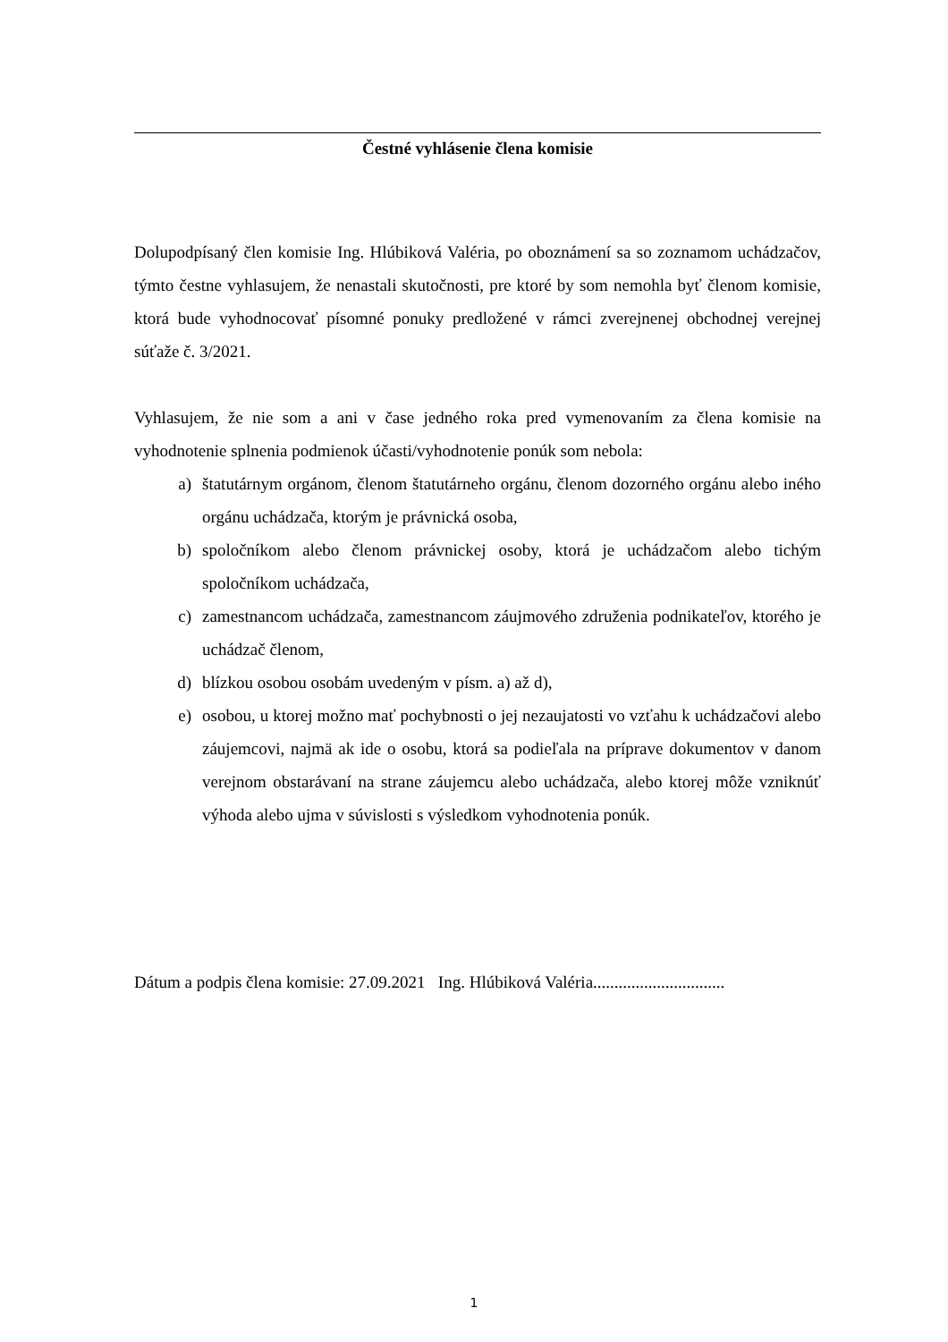Čestné vyhlásenie člena komisie
Dolupodpísaný člen komisie Ing. Hlúbiková Valéria, po oboznámení sa so zoznamom uchádzačov, týmto čestne vyhlasujem, že nenastali skutočnosti, pre ktoré by som nemohla byť členom komisie, ktorá bude vyhodnocovať písomné ponuky predložené v rámci zverejnenej obchodnej verejnej súťaže č. 3/2021.
Vyhlasujem, že nie som a ani v čase jedného roka pred vymenovaním za člena komisie na vyhodnotenie splnenia podmienok účasti/vyhodnotenie ponúk som nebola:
a) štatutárnym orgánom, členom štatutárneho orgánu, členom dozorného orgánu alebo iného orgánu uchádzača, ktorým je právnická osoba,
b) spoločníkom alebo členom právnickej osoby, ktorá je uchádzačom alebo tichým spoločníkom uchádzača,
c) zamestnancom uchádzača, zamestnancom záujmového združenia podnikateľov, ktorého je uchádzač členom,
d) blízkou osobou osobám uvedeným v písm. a) až d),
e) osobou, u ktorej možno mať pochybnosti o jej nezaujatosti vo vzťahu k uchádzačovi alebo záujemcovi, najmä ak ide o osobu, ktorá sa podieľala na príprave dokumentov v danom verejnom obstarávaní na strane záujemcu alebo uchádzača, alebo ktorej môže vzniknúť výhoda alebo ujma v súvislosti s výsledkom vyhodnotenia ponúk.
Dátum a podpis člena komisie: 27.09.2021 Ing. Hlúbiková Valéria...............................
1